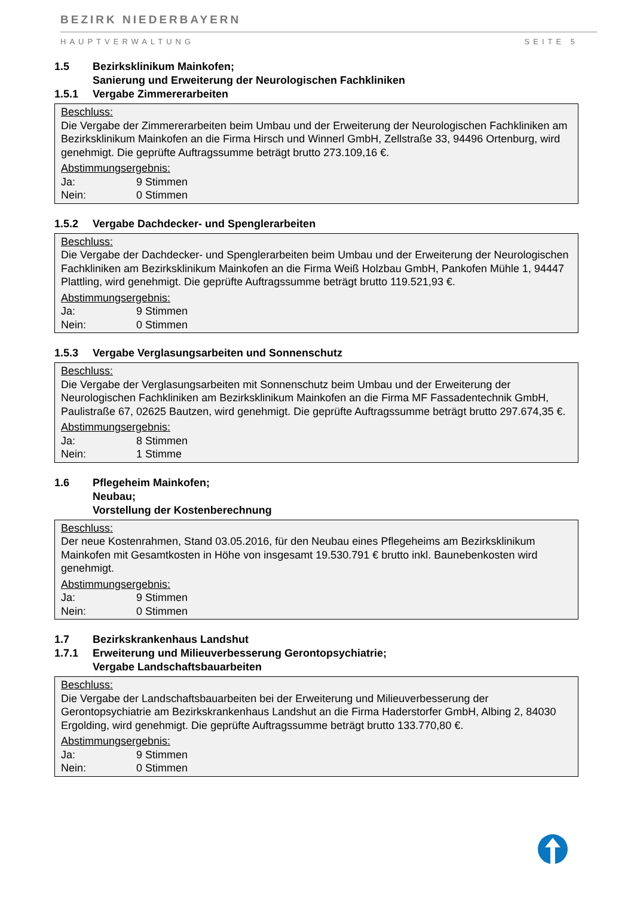BEZIRK NIEDERBAYERN
HAUPTVERWALTUNG SEITE 5
1.5 Bezirksklinikum Mainkofen;
Sanierung und Erweiterung der Neurologischen Fachkliniken
1.5.1 Vergabe Zimmererarbeiten
Beschluss:
Die Vergabe der Zimmererarbeiten beim Umbau und der Erweiterung der Neurologischen Fachkliniken am Bezirksklinikum Mainkofen an die Firma Hirsch und Winnerl GmbH, Zellstraße 33, 94496 Ortenburg, wird genehmigt. Die geprüfte Auftragssumme beträgt brutto 273.109,16 €.
Abstimmungsergebnis:
Ja: 9 Stimmen
Nein: 0 Stimmen
1.5.2 Vergabe Dachdecker- und Spenglerarbeiten
Beschluss:
Die Vergabe der Dachdecker- und Spenglerarbeiten beim Umbau und der Erweiterung der Neurologischen Fachkliniken am Bezirksklinikum Mainkofen an die Firma Weiß Holzbau GmbH, Pankofen Mühle 1, 94447 Plattling, wird genehmigt. Die geprüfte Auftragssumme beträgt brutto 119.521,93 €.
Abstimmungsergebnis:
Ja: 9 Stimmen
Nein: 0 Stimmen
1.5.3 Vergabe Verglasungsarbeiten und Sonnenschutz
Beschluss:
Die Vergabe der Verglasungsarbeiten mit Sonnenschutz beim Umbau und der Erweiterung der Neurologischen Fachkliniken am Bezirksklinikum Mainkofen an die Firma MF Fassadentechnik GmbH, Paulistraße 67, 02625 Bautzen, wird genehmigt. Die geprüfte Auftragssumme beträgt brutto 297.674,35 €.
Abstimmungsergebnis:
Ja: 8 Stimmen
Nein: 1 Stimme
1.6 Pflegeheim Mainkofen;
Neubau;
Vorstellung der Kostenberechnung
Beschluss:
Der neue Kostenrahmen, Stand 03.05.2016, für den Neubau eines Pflegeheims am Bezirksklinikum Mainkofen mit Gesamtkosten in Höhe von insgesamt 19.530.791 € brutto inkl. Baunebenkosten wird genehmigt.
Abstimmungsergebnis:
Ja: 9 Stimmen
Nein: 0 Stimmen
1.7 Bezirkskrankenhaus Landshut
1.7.1 Erweiterung und Milieuverbesserung Gerontopsychiatrie;
Vergabe Landschaftsbauarbeiten
Beschluss:
Die Vergabe der Landschaftsbauarbeiten bei der Erweiterung und Milieuverbesserung der Gerontopsychiatrie am Bezirkskrankenhaus Landshut an die Firma Haderstorfer GmbH, Albing 2, 84030 Ergolding, wird genehmigt. Die geprüfte Auftragssumme beträgt brutto 133.770,80 €.
Abstimmungsergebnis:
Ja: 9 Stimmen
Nein: 0 Stimmen